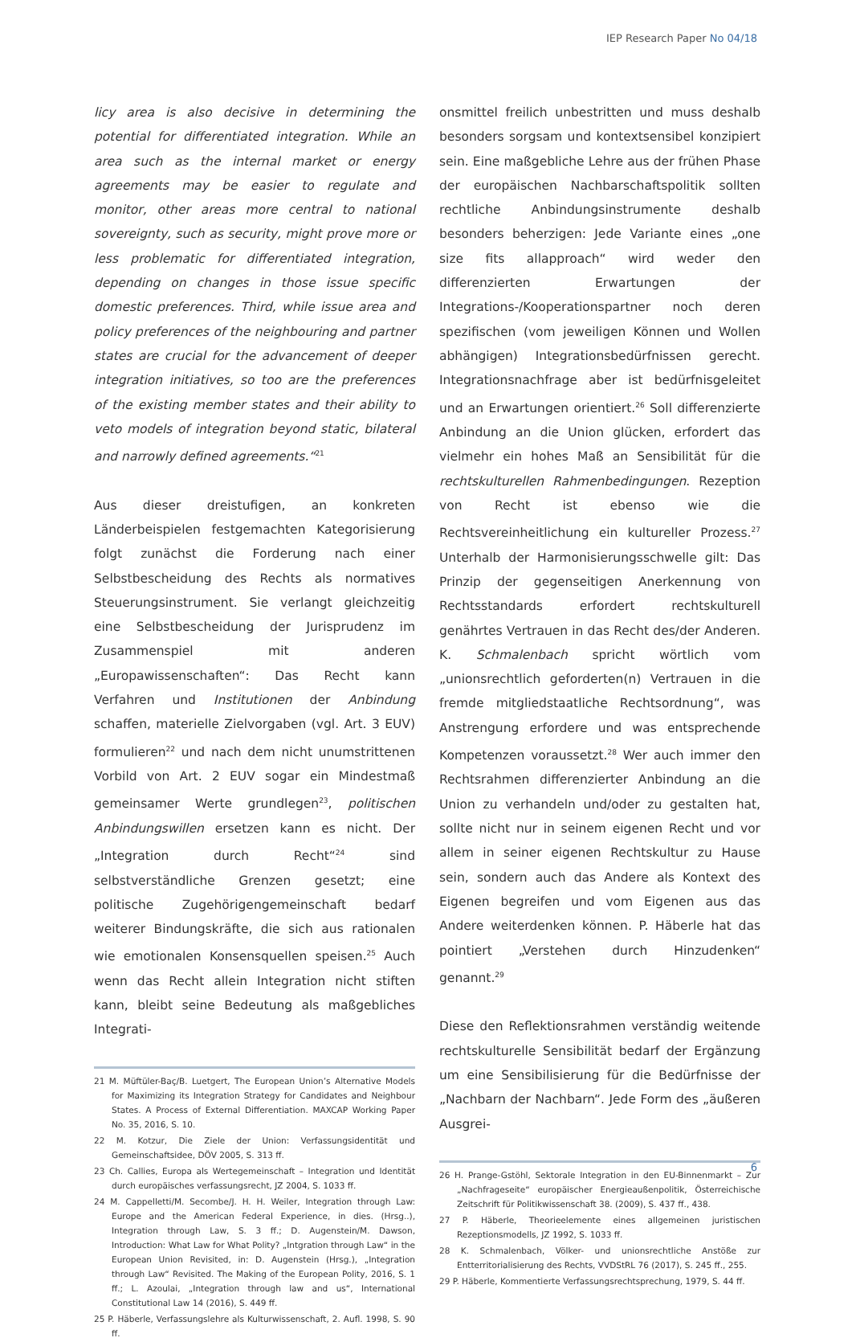IEP Research Paper No 04/18
licy area is also decisive in determining the potential for differentiated integration. While an area such as the internal market or energy agreements may be easier to regulate and monitor, other areas more central to national sovereignty, such as security, might prove more or less problematic for differentiated integration, depending on changes in those issue specific domestic preferences. Third, while issue area and policy preferences of the neighbouring and partner states are crucial for the advancement of deeper integration initiatives, so too are the preferences of the existing member states and their ability to veto models of integration beyond static, bilateral and narrowly defined agreements.“<sup>21</sup>
Aus dieser dreistufigen, an konkreten Länderbeispielen festgemachten Kategorisierung folgt zunächst die Forderung nach einer Selbstbescheidung des Rechts als normatives Steuerungsinstrument. Sie verlangt gleichzeitig eine Selbstbescheidung der Jurisprudenz im Zusammenspiel mit anderen „Europawissenschaften“: Das Recht kann Verfahren und Institutionen der Anbindung schaffen, materielle Zielvorgaben (vgl. Art. 3 EUV) formulieren<sup>22</sup> und nach dem nicht unumstrittenen Vorbild von Art. 2 EUV sogar ein Mindestmaß gemeinsamer Werte grundlegen<sup>23</sup>, politischen Anbindungswillen ersetzen kann es nicht. Der „Integration durch Recht“<sup>24</sup> sind selbstverständliche Grenzen gesetzt; eine politische Zugehörigengemeinschaft bedarf weiterer Bindungskräfte, die sich aus rationalen wie emotionalen Konsensquellen speisen.<sup>25</sup> Auch wenn das Recht allein Integration nicht stiften kann, bleibt seine Bedeutung als maßgebliches Integrati-
21 M. Müftüler-Baç/B. Luetgert, The European Union’s Alternative Models for Maximizing its Integration Strategy for Candidates and Neighbour States. A Process of External Differentiation. MAXCAP Working Paper No. 35, 2016, S. 10.
22 M. Kotzur, Die Ziele der Union: Verfassungsidentität und Gemeinschaftsidee, DÖV 2005, S. 313 ff.
23 Ch. Callies, Europa als Wertegemeinschaft – Integration und Identität durch europäisches verfassungsrecht, JZ 2004, S. 1033 ff.
24 M. Cappelletti/M. Secombe/J. H. H. Weiler, Integration through Law: Europe and the American Federal Experience, in dies. (Hrsg..), Integration through Law, S. 3 ff.; D. Augenstein/M. Dawson, Introduction: What Law for What Polity? „Intgration through Law“ in the European Union Revisited, in: D. Augenstein (Hrsg.), „Integration through Law“ Revisited. The Making of the European Polity, 2016, S. 1 ff.; L. Azoulai, „Integration through law and us“, International Constitutional Law 14 (2016), S. 449 ff.
25 P. Häberle, Verfassungslehre als Kulturwissenschaft, 2. Aufl. 1998, S. 90 ff.
onsmittel freilich unbestritten und muss deshalb besonders sorgsam und kontextsensibel konzipiert sein. Eine maßgebliche Lehre aus der frühen Phase der europäischen Nachbarschaftspolitik sollten rechtliche Anbindungsinstrumente deshalb besonders beherzigen: Jede Variante eines „one size fits allapproach“ wird weder den differenzierten Erwartungen der Integrations-/Kooperationspartner noch deren spezifischen (vom jeweiligen Können und Wollen abhängigen) Integrationsbedürfnissen gerecht. Integrationsnachfrage aber ist bedürfnisgeleitet und an Erwartungen orientiert.<sup>26</sup> Soll differenzierte Anbindung an die Union glücken, erfordert das vielmehr ein hohes Maß an Sensibilität für die rechtskulturellen Rahmenbedingungen. Rezeption von Recht ist ebenso wie die Rechtsvereinheitlichung ein kultureller Prozess.<sup>27</sup> Unterhalb der Harmonisierungsschwelle gilt: Das Prinzip der gegenseitigen Anerkennung von Rechtsstandards erfordert rechtskulturell genährtes Vertrauen in das Recht des/der Anderen. K. Schmalenbach spricht wörtlich vom „unionsrechtlich geforderten(n) Vertrauen in die fremde mitgliedstaatliche Rechtsordnung“, was Anstrengung erfordere und was entsprechende Kompetenzen voraussetzt.<sup>28</sup> Wer auch immer den Rechtsrahmen differenzierter Anbindung an die Union zu verhandeln und/oder zu gestalten hat, sollte nicht nur in seinem eigenen Recht und vor allem in seiner eigenen Rechtskultur zu Hause sein, sondern auch das Andere als Kontext des Eigenen begreifen und vom Eigenen aus das Andere weiterdenken können. P. Häberle hat das pointiert „Verstehen durch Hinzudenken“ genannt.<sup>29</sup>
Diese den Reflektionsrahmen verständig weitende rechtskulturelle Sensibilität bedarf der Ergänzung um eine Sensibilisierung für die Bedürfnisse der „Nachbarn der Nachbarn“. Jede Form des „äußeren Ausgrei-
26 H. Prange-Gstöhl, Sektorale Integration in den EU-Binnenmarkt – Zur „Nachfrageseite“ europäischer Energieaußenpolitik, Österreichische Zeitschrift für Politikwissenschaft 38. (2009), S. 437 ff., 438.
27 P. Häberle, Theorieelemente eines allgemeinen juristischen Rezeptionsmodells, JZ 1992, S. 1033 ff.
28 K. Schmalenbach, Völker- und unionsrechtliche Anstöße zur Entterritorialisierung des Rechts, VVDStRL 76 (2017), S. 245 ff., 255.
29 P. Häberle, Kommentierte Verfassungsrechtsprechung, 1979, S. 44 ff.
6